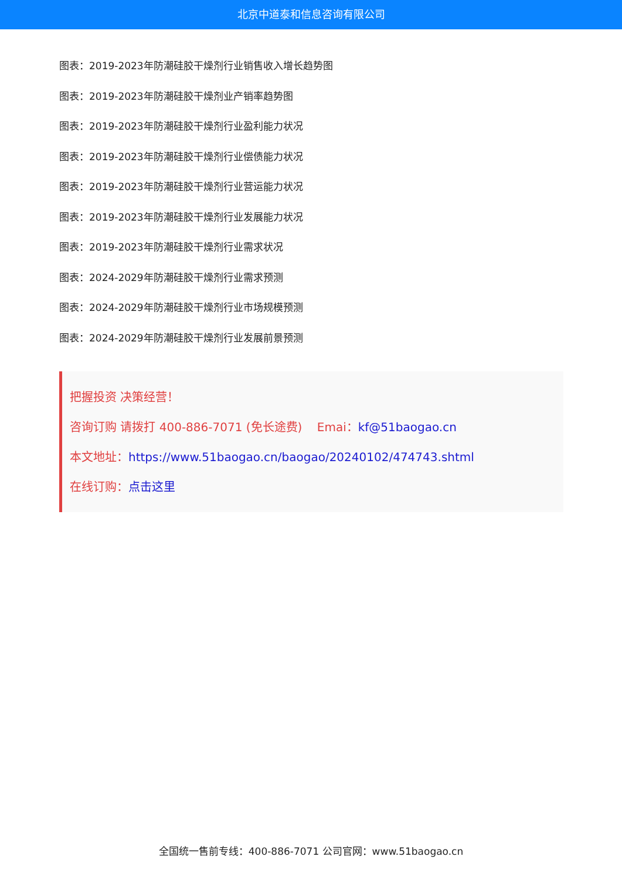北京中道泰和信息咨询有限公司
图表：2019-2023年防潮硅胶干燥剂行业销售收入增长趋势图
图表：2019-2023年防潮硅胶干燥剂业产销率趋势图
图表：2019-2023年防潮硅胶干燥剂行业盈利能力状况
图表：2019-2023年防潮硅胶干燥剂行业偿债能力状况
图表：2019-2023年防潮硅胶干燥剂行业营运能力状况
图表：2019-2023年防潮硅胶干燥剂行业发展能力状况
图表：2019-2023年防潮硅胶干燥剂行业需求状况
图表：2024-2029年防潮硅胶干燥剂行业需求预测
图表：2024-2029年防潮硅胶干燥剂行业市场规模预测
图表：2024-2029年防潮硅胶干燥剂行业发展前景预测
把握投资 决策经营！
咨询订购 请拨打 400-886-7071 (免长途费) Emai：kf@51baogao.cn
本文地址：https://www.51baogao.cn/baogao/20240102/474743.shtml
在线订购：点击这里
全国统一售前专线：400-886-7071 公司官网：www.51baogao.cn